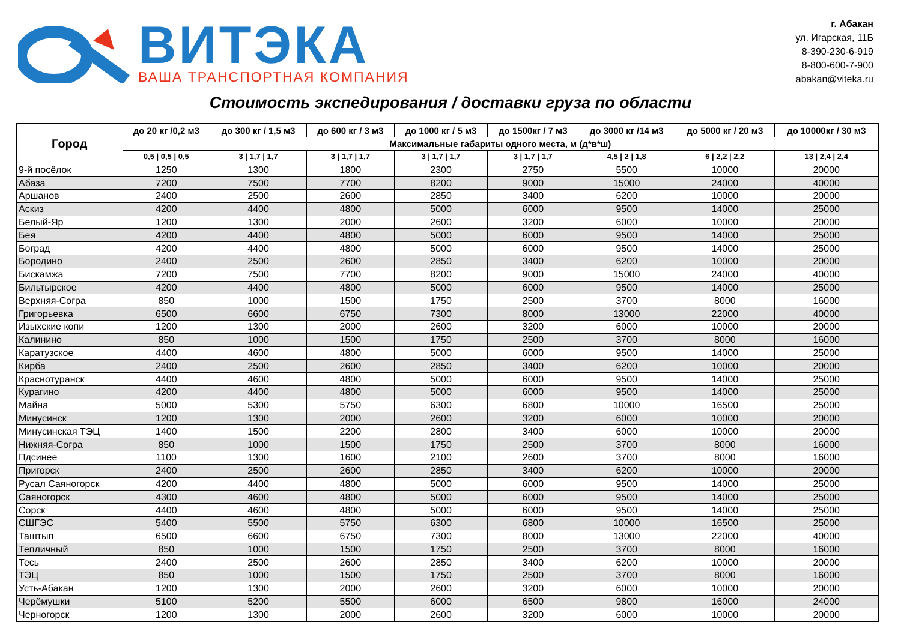ВИТЭКА
ВАША ТРАНСПОРТНАЯ КОМПАНИЯ
г. Абакан
ул. Игарская, 11Б
8-390-230-6-919
8-800-600-7-900
abakan@viteka.ru
Стоимость экспедирования / доставки груза по области
| Город | до 20 кг /0,2 м3 | до 300 кг / 1,5 м3 | до 600 кг / 3 м3 | до 1000 кг / 5 м3 | до 1500кг / 7 м3 | до 3000 кг /14 м3 | до 5000 кг / 20 м3 | до 10000кг / 30 м3 |
| --- | --- | --- | --- | --- | --- | --- | --- | --- |
| | Максимальные габариты одного места, м (д*в*ш) | | | | | | | |
| | 0,5 / 0,5 / 0,5 | 3 / 1,7 / 1,7 | 3 / 1,7 / 1,7 | 3 / 1,7 / 1,7 | 3 / 1,7 / 1,7 | 4,5 / 2 / 1,8 | 6 / 2,2 / 2,2 | 13 / 2,4 / 2,4 |
| 9-й посёлок | 1250 | 1300 | 1800 | 2300 | 2750 | 5500 | 10000 | 20000 |
| Абаза | 7200 | 7500 | 7700 | 8200 | 9000 | 15000 | 24000 | 40000 |
| Аршанов | 2400 | 2500 | 2600 | 2850 | 3400 | 6200 | 10000 | 20000 |
| Аскиз | 4200 | 4400 | 4800 | 5000 | 6000 | 9500 | 14000 | 25000 |
| Белый-Яр | 1200 | 1300 | 2000 | 2600 | 3200 | 6000 | 10000 | 20000 |
| Бея | 4200 | 4400 | 4800 | 5000 | 6000 | 9500 | 14000 | 25000 |
| Боград | 4200 | 4400 | 4800 | 5000 | 6000 | 9500 | 14000 | 25000 |
| Бородино | 2400 | 2500 | 2600 | 2850 | 3400 | 6200 | 10000 | 20000 |
| Бискамжа | 7200 | 7500 | 7700 | 8200 | 9000 | 15000 | 24000 | 40000 |
| Бильтырское | 4200 | 4400 | 4800 | 5000 | 6000 | 9500 | 14000 | 25000 |
| Верхняя-Согра | 850 | 1000 | 1500 | 1750 | 2500 | 3700 | 8000 | 16000 |
| Григорьевка | 6500 | 6600 | 6750 | 7300 | 8000 | 13000 | 22000 | 40000 |
| Изыхские копи | 1200 | 1300 | 2000 | 2600 | 3200 | 6000 | 10000 | 20000 |
| Калинино | 850 | 1000 | 1500 | 1750 | 2500 | 3700 | 8000 | 16000 |
| Каратузское | 4400 | 4600 | 4800 | 5000 | 6000 | 9500 | 14000 | 25000 |
| Кирба | 2400 | 2500 | 2600 | 2850 | 3400 | 6200 | 10000 | 20000 |
| Краснотуранск | 4400 | 4600 | 4800 | 5000 | 6000 | 9500 | 14000 | 25000 |
| Курагино | 4200 | 4400 | 4800 | 5000 | 6000 | 9500 | 14000 | 25000 |
| Майна | 5000 | 5300 | 5750 | 6300 | 6800 | 10000 | 16500 | 25000 |
| Минусинск | 1200 | 1300 | 2000 | 2600 | 3200 | 6000 | 10000 | 20000 |
| Минусинская ТЭЦ | 1400 | 1500 | 2200 | 2800 | 3400 | 6000 | 10000 | 20000 |
| Нижняя-Согра | 850 | 1000 | 1500 | 1750 | 2500 | 3700 | 8000 | 16000 |
| Пдсинее | 1100 | 1300 | 1600 | 2100 | 2600 | 3700 | 8000 | 16000 |
| Пригорск | 2400 | 2500 | 2600 | 2850 | 3400 | 6200 | 10000 | 20000 |
| Русал Саяногорск | 4200 | 4400 | 4800 | 5000 | 6000 | 9500 | 14000 | 25000 |
| Саяногорск | 4300 | 4600 | 4800 | 5000 | 6000 | 9500 | 14000 | 25000 |
| Сорск | 4400 | 4600 | 4800 | 5000 | 6000 | 9500 | 14000 | 25000 |
| СШГЭС | 5400 | 5500 | 5750 | 6300 | 6800 | 10000 | 16500 | 25000 |
| Таштып | 6500 | 6600 | 6750 | 7300 | 8000 | 13000 | 22000 | 40000 |
| Тепличный | 850 | 1000 | 1500 | 1750 | 2500 | 3700 | 8000 | 16000 |
| Тесь | 2400 | 2500 | 2600 | 2850 | 3400 | 6200 | 10000 | 20000 |
| ТЭЦ | 850 | 1000 | 1500 | 1750 | 2500 | 3700 | 8000 | 16000 |
| Усть-Абакан | 1200 | 1300 | 2000 | 2600 | 3200 | 6000 | 10000 | 20000 |
| Черёмушки | 5100 | 5200 | 5500 | 6000 | 6500 | 9800 | 16000 | 24000 |
| Черногорск | 1200 | 1300 | 2000 | 2600 | 3200 | 6000 | 10000 | 20000 |